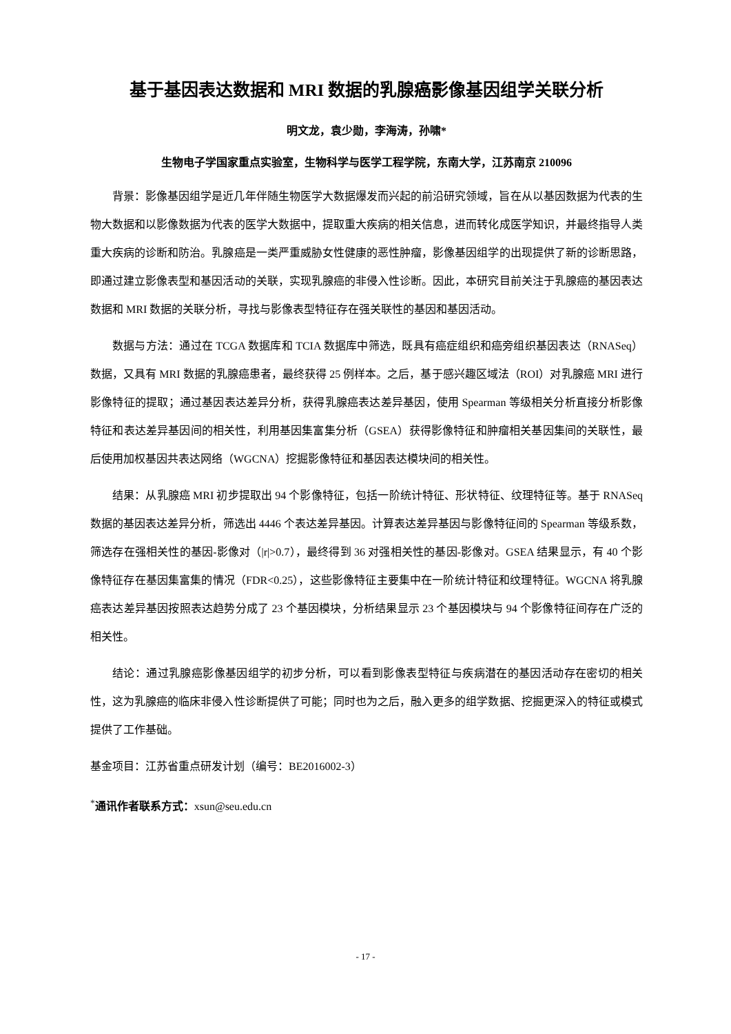基于基因表达数据和 MRI 数据的乳腺癌影像基因组学关联分析
明文龙，袁少勋，李海涛，孙啸*
生物电子学国家重点实验室，生物科学与医学工程学院，东南大学，江苏南京 210096
背景：影像基因组学是近几年伴随生物医学大数据爆发而兴起的前沿研究领域，旨在从以基因数据为代表的生物大数据和以影像数据为代表的医学大数据中，提取重大疾病的相关信息，进而转化成医学知识，并最终指导人类重大疾病的诊断和防治。乳腺癌是一类严重威胁女性健康的恶性肿瘤，影像基因组学的出现提供了新的诊断思路，即通过建立影像表型和基因活动的关联，实现乳腺癌的非侵入性诊断。因此，本研究目前关注于乳腺癌的基因表达数据和 MRI 数据的关联分析，寻找与影像表型特征存在强关联性的基因和基因活动。
数据与方法：通过在 TCGA 数据库和 TCIA 数据库中筛选，既具有癌症组织和癌旁组织基因表达（RNASeq）数据，又具有 MRI 数据的乳腺癌患者，最终获得 25 例样本。之后，基于感兴趣区域法（ROI）对乳腺癌 MRI 进行影像特征的提取；通过基因表达差异分析，获得乳腺癌表达差异基因，使用 Spearman 等级相关分析直接分析影像特征和表达差异基因间的相关性，利用基因集富集分析（GSEA）获得影像特征和肿瘤相关基因集间的关联性，最后使用加权基因共表达网络（WGCNA）挖掘影像特征和基因表达模块间的相关性。
结果：从乳腺癌 MRI 初步提取出 94 个影像特征，包括一阶统计特征、形状特征、纹理特征等。基于 RNASeq 数据的基因表达差异分析，筛选出 4446 个表达差异基因。计算表达差异基因与影像特征间的 Spearman 等级系数，筛选存在强相关性的基因-影像对（|r|>0.7），最终得到 36 对强相关性的基因-影像对。GSEA 结果显示，有 40 个影像特征存在基因集富集的情况（FDR<0.25），这些影像特征主要集中在一阶统计特征和纹理特征。WGCNA 将乳腺癌表达差异基因按照表达趋势分成了 23 个基因模块，分析结果显示 23 个基因模块与 94 个影像特征间存在广泛的相关性。
结论：通过乳腺癌影像基因组学的初步分析，可以看到影像表型特征与疾病潜在的基因活动存在密切的相关性，这为乳腺癌的临床非侵入性诊断提供了可能；同时也为之后，融入更多的组学数据、挖掘更深入的特征或模式提供了工作基础。
基金项目：江苏省重点研发计划（编号：BE2016002-3）
<sup>*</sup> 通讯作者联系方式：xsun@seu.edu.cn
- 17 -